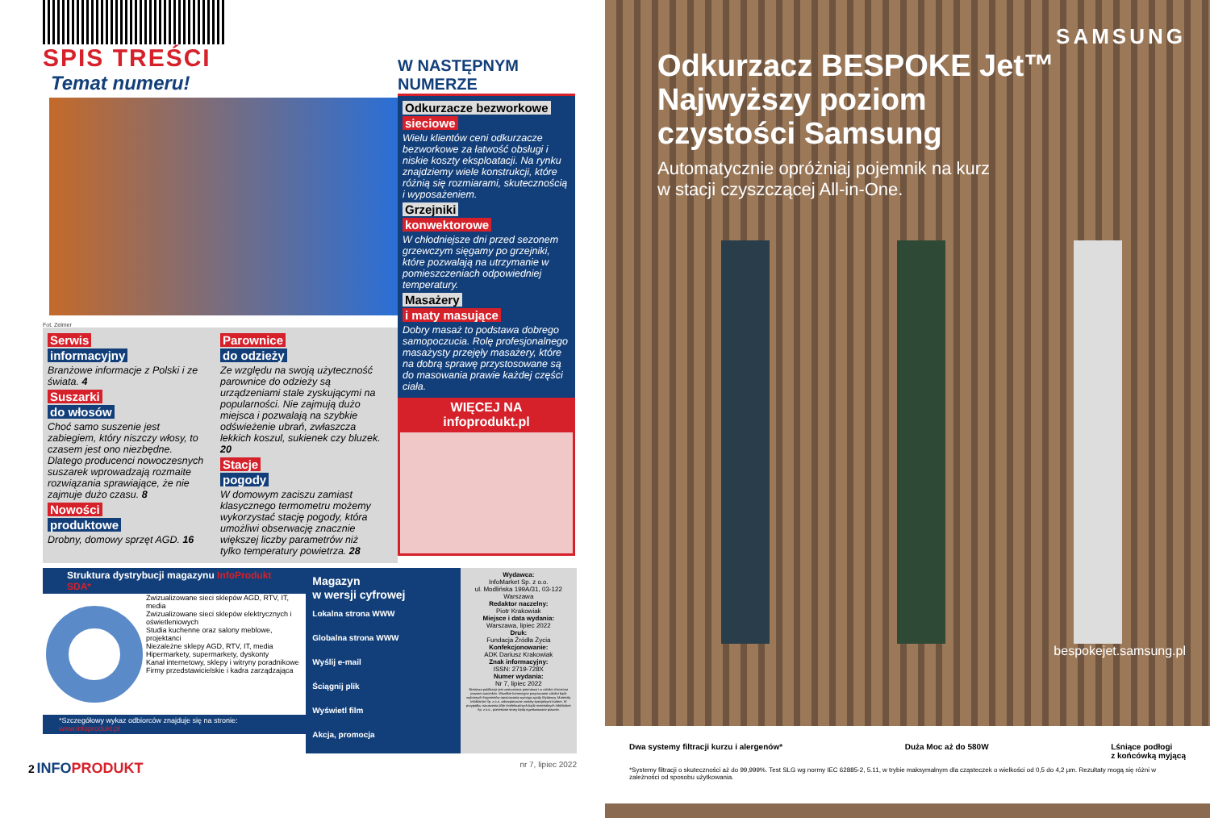SPIS TREŚCI
Temat numeru!
Fot. Zelmer
Serwis
informacyjny
Branżowe informacje z Polski i ze świata. 4
Suszarki
do włosów
Choć samo suszenie jest zabiegiem, który niszczy włosy, to czasem jest ono niezbędne. Dlatego producenci nowoczesnych suszarek wprowadzają rozmaite rozwiązania sprawiające, że nie zajmuje dużo czasu. 8
Nowości
produktowe
Drobny, domowy sprzęt AGD. 16
Parownice
do odzieży
Ze względu na swoją użyteczność parownice do odzieży są urządzeniami stale zyskującymi na popularności. Nie zajmują dużo miejsca i pozwalają na szybkie odświeżenie ubrań, zwłaszcza lekkich koszul, sukienek czy bluzek. 20
Stacje
pogody
W domowym zaciszu zamiast klasycznego termometru możemy wykorzystać stację pogody, która umożliwi obserwację znacznie większej liczby parametrów niż tylko temperatury powietrza. 28
W NASTĘPNYM NUMERZE
Odkurzacze bezworkowe
sieciowe
Wielu klientów ceni odkurzacze bezworkowe za łatwość obsługi i niskie koszty eksploatacji. Na rynku znajdziemy wiele konstrukcji, które różnią się rozmiarami, skutecznością i wyposażeniem.
Grzejniki
konwektorowe
W chłodniejsze dni przed sezonem grzewczym sięgamy po grzejniki, które pozwalają na utrzymanie w pomieszczeniach odpowiedniej temperatury.
Masażery
i maty masujące
Dobry masaż to podstawa dobrego samopoczucia. Rolę profesjonalnego masażysty przejęły masażery, które na dobrą sprawę przystosowane są do masowania prawie każdej części ciała.
WIĘCEJ NA
infoprodukt.pl
Struktura dystrybucji magazynu InfoProdukt SDA*
Zwizualizowane sieci sklepów AGD, RTV, IT, media
Zwizualizowane sieci sklepów elektrycznych i oświetleniowych
Studia kuchenne oraz salony meblowe, projektanci
Niezależne sklepy AGD, RTV, IT, media
Hipermarkety, supermarkety, dyskonty
Kanał internetowy, sklepy i witryny poradnikowe
Firmy przedstawicielskie i kadra zarządzająca
*Szczegółowy wykaz odbiorców znajduje się na stronie: www.infoprodukt.pl
Magazyn
w wersji cyfrowej
Lokalna strona WWW
Globalna strona WWW
Wyślij e-mail
Ściągnij plik
Wyświetl film
Akcja, promocja
Wydawca:
InfoMarket Sp. z o.o.
ul. Modlińska 199A/31, 03-122 Warszawa
Redaktor naczelny:
Piotr Krakowiak
Miejsce i data wydania:
Warszawa, lipiec 2022
Druk:
Fundacja Źródła Życia
Konfekcjonowanie:
ADK Dariusz Krakowiak
Znak informacyjny:
ISSN: 2719-728X
Numer wydania:
Nr 7, lipiec 2022
Niniejsza publikacja jest zastrzeżona patentowo i w całości chroniona prawem autorskim. Wszelkie komercyjne przytaczanie całości bądź wybranych fragmentów opracowania wymaga zgody Wydawcy. Materiały InfoMarket Sp. z o.o. zabezpieczone zostały specjalnymi kodem. W przypadku naruszenia dóbr intelektualnych bądź materialnych InfoMarket Sp. z o.o., poniesione straty będą egzekwowane prawnie.
2 INFOPRODUKT nr 7, lipiec 2022
SAMSUNG
Odkurzacz BESPOKE Jet™
Najwyższy poziom
czystości Samsung
Automatycznie opróżniaj pojemnik na kurz
w stacji czyszczącej All-in-One.
bespokejet.samsung.pl
Dwa systemy filtracji kurzu i alergenów* Duża Moc aż do 580W Lśniące podłogi
z końcówką myjącą
*Systemy filtracji o skuteczności aż do 99,999%. Test SLG wg normy IEC 62885-2, 5.11, w trybie maksymalnym dla cząsteczek o wielkości od 0,5 do 4,2 µm. Rezultaty mogą się różni w zależności od sposobu użytkowania.